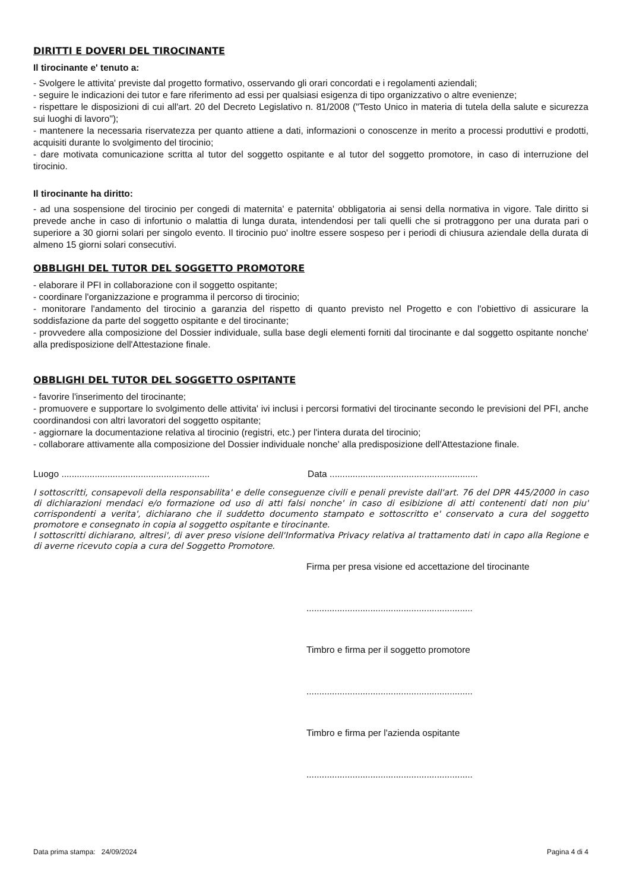DIRITTI E DOVERI DEL TIROCINANTE
Il tirocinante e' tenuto a:
- Svolgere le attivita' previste dal progetto formativo, osservando gli orari concordati e i regolamenti aziendali;
- seguire le indicazioni dei tutor e fare riferimento ad essi per qualsiasi esigenza di tipo organizzativo o altre evenienze;
- rispettare le disposizioni di cui all'art. 20 del Decreto Legislativo n. 81/2008 ("Testo Unico in materia di tutela della salute e sicurezza sui luoghi di lavoro");
- mantenere la necessaria riservatezza per quanto attiene a dati, informazioni o conoscenze in merito a processi produttivi e prodotti, acquisiti durante lo svolgimento del tirocinio;
- dare motivata comunicazione scritta al tutor del soggetto ospitante e al tutor del soggetto promotore, in caso di interruzione del tirocinio.
Il tirocinante ha diritto:
- ad una sospensione del tirocinio per congedi di maternita' e paternita' obbligatoria ai sensi della normativa in vigore. Tale diritto si prevede anche in caso di infortunio o malattia di lunga durata, intendendosi per tali quelli che si protraggono per una durata pari o superiore a 30 giorni solari per singolo evento. Il tirocinio puo' inoltre essere sospeso per i periodi di chiusura aziendale della durata di almeno 15 giorni solari consecutivi.
OBBLIGHI DEL TUTOR DEL SOGGETTO PROMOTORE
- elaborare il PFI in collaborazione con il soggetto ospitante;
- coordinare l'organizzazione e programma il percorso di tirocinio;
- monitorare l'andamento del tirocinio a garanzia del rispetto di quanto previsto nel Progetto e con l'obiettivo di assicurare la soddisfazione da parte del soggetto ospitante e del tirocinante;
- provvedere alla composizione del Dossier individuale, sulla base degli elementi forniti dal tirocinante e dal soggetto ospitante nonche' alla predisposizione dell'Attestazione finale.
OBBLIGHI DEL TUTOR DEL SOGGETTO OSPITANTE
- favorire l'inserimento del tirocinante;
- promuovere e supportare lo svolgimento delle attivita' ivi inclusi i percorsi formativi del tirocinante secondo le previsioni del PFI, anche coordinandosi con altri lavoratori del soggetto ospitante;
- aggiornare la documentazione relativa al tirocinio (registri, etc.) per l'intera durata del tirocinio;
- collaborare attivamente alla composizione del Dossier individuale nonche' alla predisposizione dell'Attestazione finale.
Luogo ..........................................................
Data ..........................................................
I sottoscritti, consapevoli della responsabilita' e delle conseguenze civili e penali previste dall'art. 76 del DPR 445/2000 in caso di dichiarazioni mendaci e/o formazione od uso di atti falsi nonche' in caso di esibizione di atti contenenti dati non piu' corrispondenti a verita', dichiarano che il suddetto documento stampato e sottoscritto e' conservato a cura del soggetto promotore e consegnato in copia al soggetto ospitante e tirocinante.
I sottoscritti dichiarano, altresi', di aver preso visione dell'Informativa Privacy relativa al trattamento dati in capo alla Regione e di averne ricevuto copia a cura del Soggetto Promotore.
Firma per presa visione ed accettazione del tirocinante
.................................................................
Timbro e firma per il soggetto promotore
.................................................................
Timbro e firma per l'azienda ospitante
.................................................................
Data prima stampa: 24/09/2024 Pagina 4 di 4